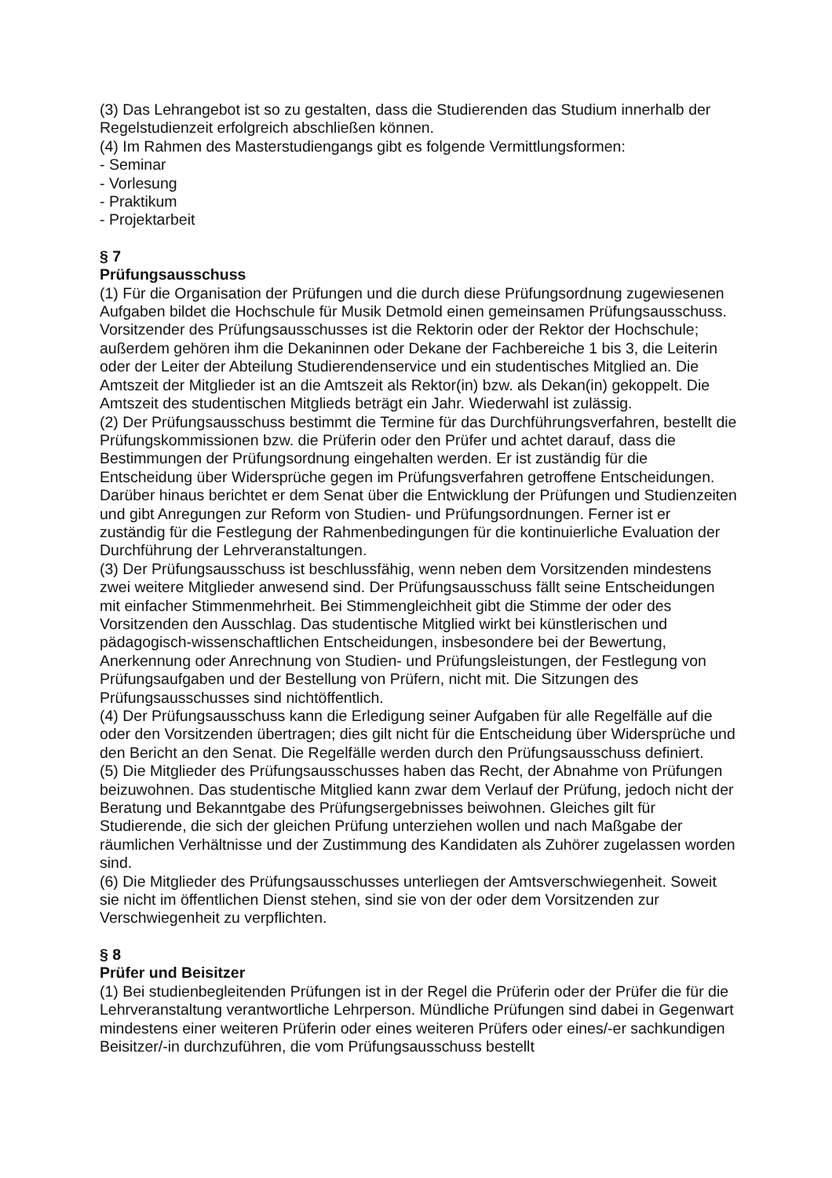(3) Das Lehrangebot ist so zu gestalten, dass die Studierenden das Studium innerhalb der Regelstudienzeit erfolgreich abschließen können.
(4) Im Rahmen des Masterstudiengangs gibt es folgende Vermittlungsformen:
- Seminar
- Vorlesung
- Praktikum
- Projektarbeit
§ 7
Prüfungsausschuss
(1) Für die Organisation der Prüfungen und die durch diese Prüfungsordnung zugewiesenen Aufgaben bildet die Hochschule für Musik Detmold einen gemeinsamen Prüfungsausschuss. Vorsitzender des Prüfungsausschusses ist die Rektorin oder der Rektor der Hochschule; außerdem gehören ihm die Dekaninnen oder Dekane der Fachbereiche 1 bis 3, die Leiterin oder der Leiter der Abteilung Studierendenservice und ein studentisches Mitglied an. Die Amtszeit der Mitglieder ist an die Amtszeit als Rektor(in) bzw. als Dekan(in) gekoppelt. Die Amtszeit des studentischen Mitglieds beträgt ein Jahr. Wiederwahl ist zulässig.
(2) Der Prüfungsausschuss bestimmt die Termine für das Durchführungsverfahren, bestellt die Prüfungskommissionen bzw. die Prüferin oder den Prüfer und achtet darauf, dass die Bestimmungen der Prüfungsordnung eingehalten werden. Er ist zuständig für die Entscheidung über Widersprüche gegen im Prüfungsverfahren getroffene Entscheidungen. Darüber hinaus berichtet er dem Senat über die Entwicklung der Prüfungen und Studienzeiten und gibt Anregungen zur Reform von Studien- und Prüfungsordnungen. Ferner ist er zuständig für die Festlegung der Rahmenbedingungen für die kontinuierliche Evaluation der Durchführung der Lehrveranstaltungen.
(3) Der Prüfungsausschuss ist beschlussfähig, wenn neben dem Vorsitzenden mindestens zwei weitere Mitglieder anwesend sind. Der Prüfungsausschuss fällt seine Entscheidungen mit einfacher Stimmenmehrheit. Bei Stimmengleichheit gibt die Stimme der oder des Vorsitzenden den Ausschlag. Das studentische Mitglied wirkt bei künstlerischen und pädagogisch-wissenschaftlichen Entscheidungen, insbesondere bei der Bewertung, Anerkennung oder Anrechnung von Studien- und Prüfungsleistungen, der Festlegung von Prüfungsaufgaben und der Bestellung von Prüfern, nicht mit. Die Sitzungen des Prüfungsausschusses sind nichtöffentlich.
(4) Der Prüfungsausschuss kann die Erledigung seiner Aufgaben für alle Regelfälle auf die oder den Vorsitzenden übertragen; dies gilt nicht für die Entscheidung über Widersprüche und den Bericht an den Senat. Die Regelfälle werden durch den Prüfungsausschuss definiert.
(5) Die Mitglieder des Prüfungsausschusses haben das Recht, der Abnahme von Prüfungen beizuwohnen. Das studentische Mitglied kann zwar dem Verlauf der Prüfung, jedoch nicht der Beratung und Bekanntgabe des Prüfungsergebnisses beiwohnen. Gleiches gilt für Studierende, die sich der gleichen Prüfung unterziehen wollen und nach Maßgabe der räumlichen Verhältnisse und der Zustimmung des Kandidaten als Zuhörer zugelassen worden sind.
(6) Die Mitglieder des Prüfungsausschusses unterliegen der Amtsverschwiegenheit. Soweit sie nicht im öffentlichen Dienst stehen, sind sie von der oder dem Vorsitzenden zur Verschwiegenheit zu verpflichten.
§ 8
Prüfer und Beisitzer
(1) Bei studienbegleitenden Prüfungen ist in der Regel die Prüferin oder der Prüfer die für die Lehrveranstaltung verantwortliche Lehrperson. Mündliche Prüfungen sind dabei in Gegenwart mindestens einer weiteren Prüferin oder eines weiteren Prüfers oder eines/-er sachkundigen Beisitzer/-in durchzuführen, die vom Prüfungsausschuss bestellt